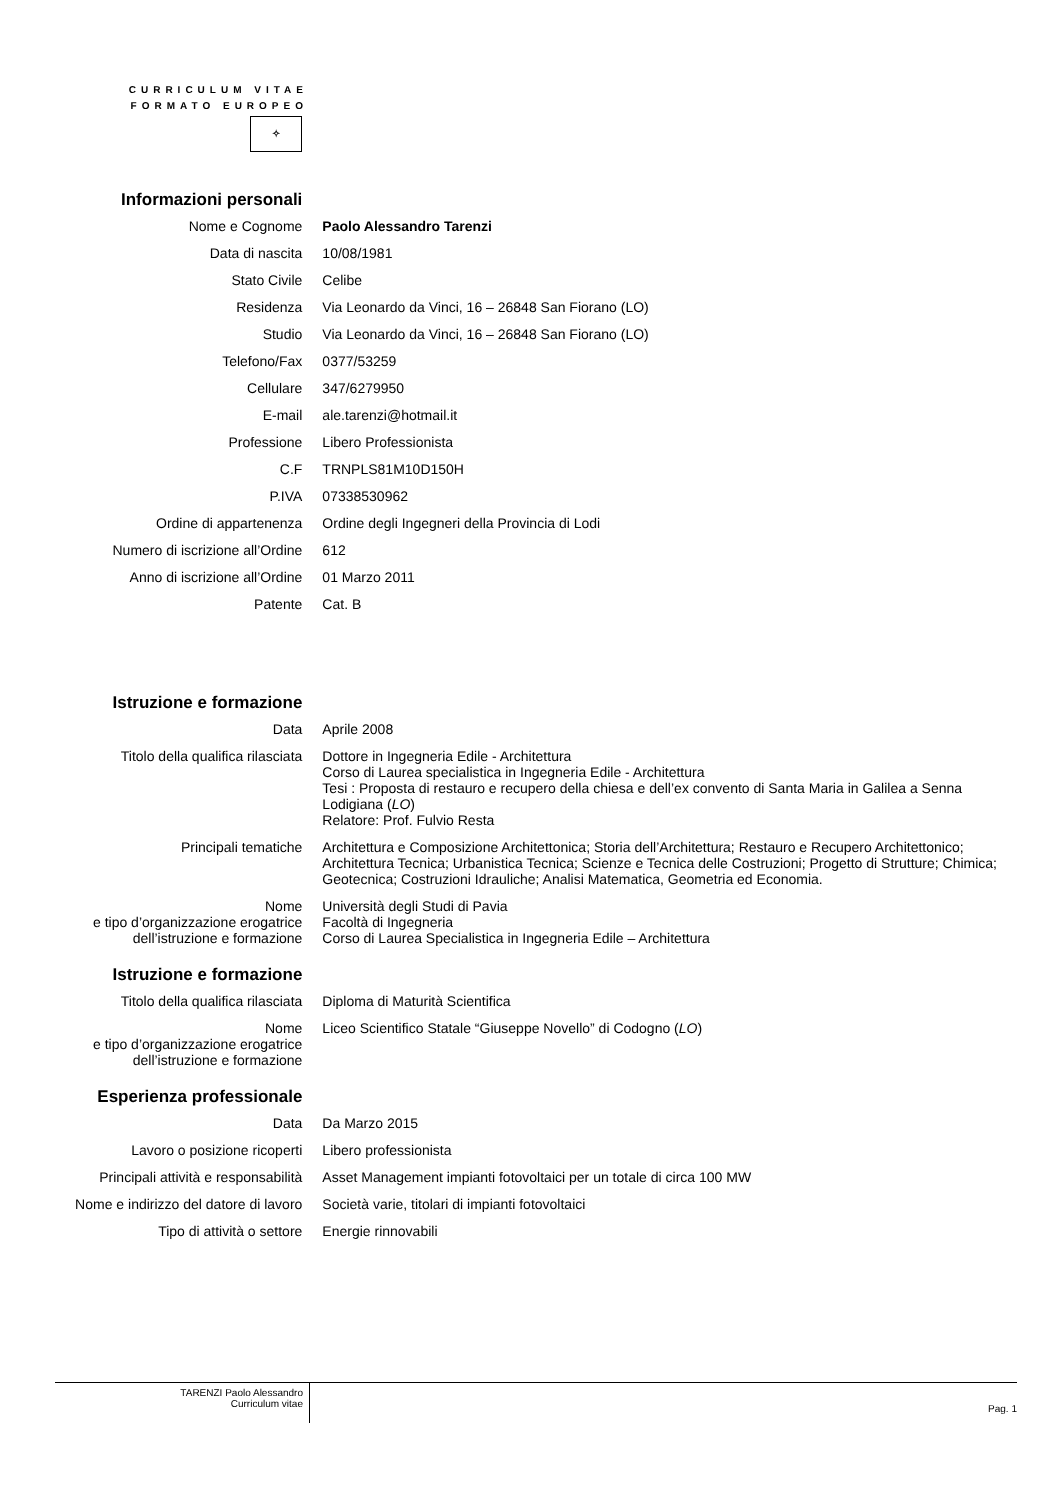CURRICULUM VITAE
FORMATO EUROPEO
✧
| Informazioni personali | |
| Nome e Cognome | Paolo Alessandro Tarenzi |
| Data di nascita | 10/08/1981 |
| Stato Civile | Celibe |
| Residenza | Via Leonardo da Vinci, 16 – 26848 San Fiorano (LO) |
| Studio | Via Leonardo da Vinci, 16 – 26848 San Fiorano (LO) |
| Telefono/Fax | 0377/53259 |
| Cellulare | 347/6279950 |
| E-mail | ale.tarenzi@hotmail.it |
| Professione | Libero Professionista |
| C.F | TRNPLS81M10D150H |
| P.IVA | 07338530962 |
| Ordine di appartenenza | Ordine degli Ingegneri della Provincia di Lodi |
| Numero di iscrizione all’Ordine | 612 |
| Anno di iscrizione all’Ordine | 01 Marzo 2011 |
| Patente | Cat. B |
| Istruzione e formazione | |
| Data | Aprile 2008 |
| Titolo della qualifica rilasciata | Dottore in Ingegneria Edile - Architettura Corso di Laurea specialistica in Ingegneria Edile - Architettura Tesi : Proposta di restauro e recupero della chiesa e dell’ex convento di Santa Maria in Galilea a Senna Lodigiana ( LO ) Relatore: Prof. Fulvio Resta |
| Principali tematiche | Architettura e Composizione Architettonica; Storia dell’Architettura; Restauro e Recupero Architettonico; Architettura Tecnica; Urbanistica Tecnica; Scienze e Tecnica delle Costruzioni; Progetto di Strutture; Chimica; Geotecnica; Costruzioni Idrauliche; Analisi Matematica, Geometria ed Economia. |
| Nome e tipo d’organizzazione erogatrice dell’istruzione e formazione | Università degli Studi di Pavia Facoltà di Ingegneria Corso di Laurea Specialistica in Ingegneria Edile – Architettura |
| Istruzione e formazione | |
| Titolo della qualifica rilasciata | Diploma di Maturità Scientifica |
| Nome e tipo d’organizzazione erogatrice dell’istruzione e formazione | Liceo Scientifico Statale “Giuseppe Novello” di Codogno ( LO ) |
| Esperienza professionale | |
| Data | Da Marzo 2015 |
| Lavoro o posizione ricoperti | Libero professionista |
| Principali attività e responsabilità | Asset Management impianti fotovoltaici per un totale di circa 100 MW |
| Nome e indirizzo del datore di lavoro | Società varie, titolari di impianti fotovoltaici |
| Tipo di attività o settore | Energie rinnovabili |
TARENZI Paolo Alessandro
Curriculum vitae Pag. 1